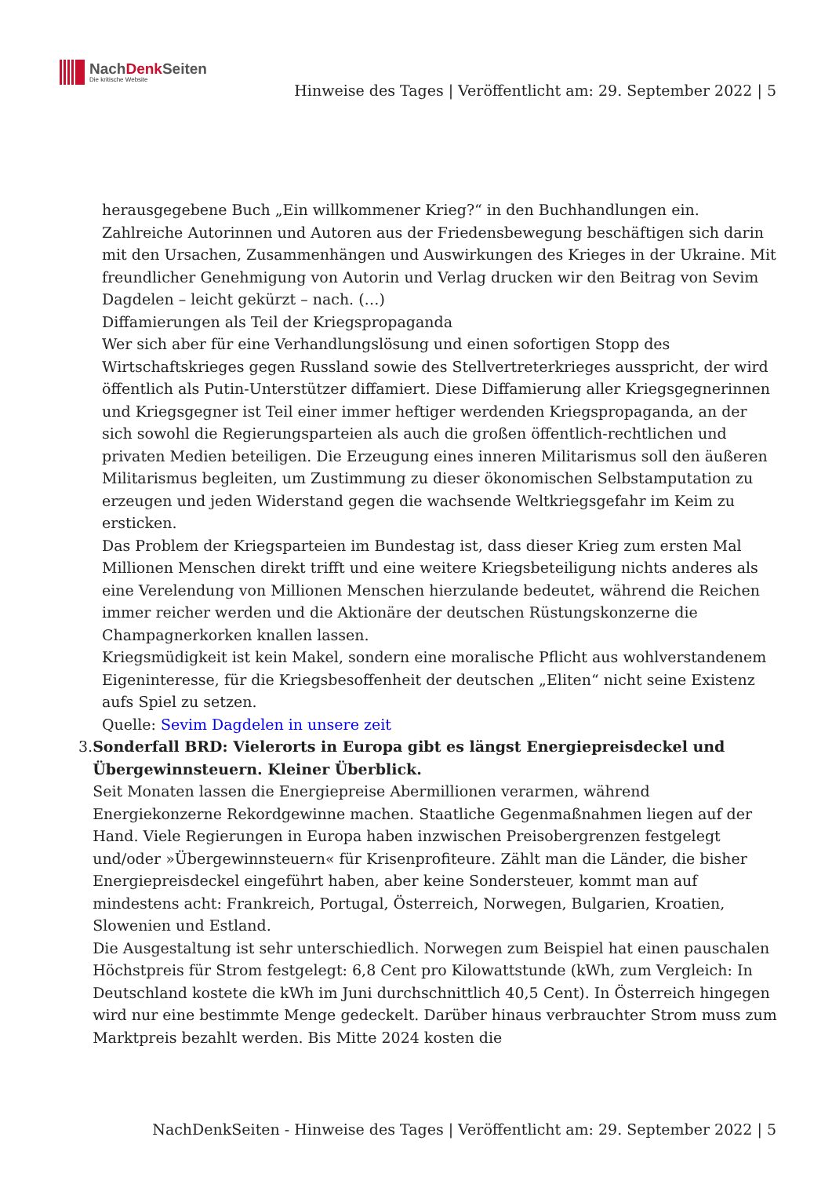NachDenk Seiten
Die kritische Website
Hinweise des Tages | Veröffentlicht am: 29. September 2022 | 5
herausgegebene Buch „Ein willkommener Krieg?“ in den Buchhandlungen ein. Zahlreiche Autorinnen und Autoren aus der Friedensbewegung beschäftigen sich darin mit den Ursachen, Zusammenhängen und Auswirkungen des Krieges in der Ukraine. Mit freundlicher Genehmigung von Autorin und Verlag drucken wir den Beitrag von Sevim Dagdelen – leicht gekürzt – nach. (…)
Diffamierungen als Teil der Kriegspropaganda
Wer sich aber für eine Verhandlungslösung und einen sofortigen Stopp des Wirtschaftskrieges gegen Russland sowie des Stellvertreterkrieges ausspricht, der wird öffentlich als Putin-Unterstützer diffamiert. Diese Diffamierung aller Kriegsgegnerinnen und Kriegsgegner ist Teil einer immer heftiger werdenden Kriegspropaganda, an der sich sowohl die Regierungsparteien als auch die großen öffentlich-rechtlichen und privaten Medien beteiligen. Die Erzeugung eines inneren Militarismus soll den äußeren Militarismus begleiten, um Zustimmung zu dieser ökonomischen Selbstamputation zu erzeugen und jeden Widerstand gegen die wachsende Weltkriegsgefahr im Keim zu ersticken.
Das Problem der Kriegsparteien im Bundestag ist, dass dieser Krieg zum ersten Mal Millionen Menschen direkt trifft und eine weitere Kriegsbeteiligung nichts anderes als eine Verelendung von Millionen Menschen hierzulande bedeutet, während die Reichen immer reicher werden und die Aktionäre der deutschen Rüstungskonzerne die Champagnerkorken knallen lassen.
Kriegsmüdigkeit ist kein Makel, sondern eine moralische Pflicht aus wohlverstandenem Eigeninteresse, für die Kriegsbesoffenheit der deutschen „Eliten“ nicht seine Existenz aufs Spiel zu setzen.
Quelle: Sevim Dagdelen in unsere zeit
3. Sonderfall BRD: Vielerorts in Europa gibt es längst Energiepreisdeckel und Übergewinnsteuern. Kleiner Überblick.
Seit Monaten lassen die Energiepreise Abermillionen verarmen, während Energiekonzerne Rekordgewinne machen. Staatliche Gegenmaßnahmen liegen auf der Hand. Viele Regierungen in Europa haben inzwischen Preisobergrenzen festgelegt und/oder »Übergewinnsteuern« für Krisenprofiteure. Zählt man die Länder, die bisher Energiepreisdeckel eingeführt haben, aber keine Sondersteuer, kommt man auf mindestens acht: Frankreich, Portugal, Österreich, Norwegen, Bulgarien, Kroatien, Slowenien und Estland.
Die Ausgestaltung ist sehr unterschiedlich. Norwegen zum Beispiel hat einen pauschalen Höchstpreis für Strom festgelegt: 6,8 Cent pro Kilowattstunde (kWh, zum Vergleich: In Deutschland kostete die kWh im Juni durchschnittlich 40,5 Cent). In Österreich hingegen wird nur eine bestimmte Menge gedeckelt. Darüber hinaus verbrauchter Strom muss zum Marktpreis bezahlt werden. Bis Mitte 2024 kosten die
NachDenkSeiten - Hinweise des Tages | Veröffentlicht am: 29. September 2022 | 5